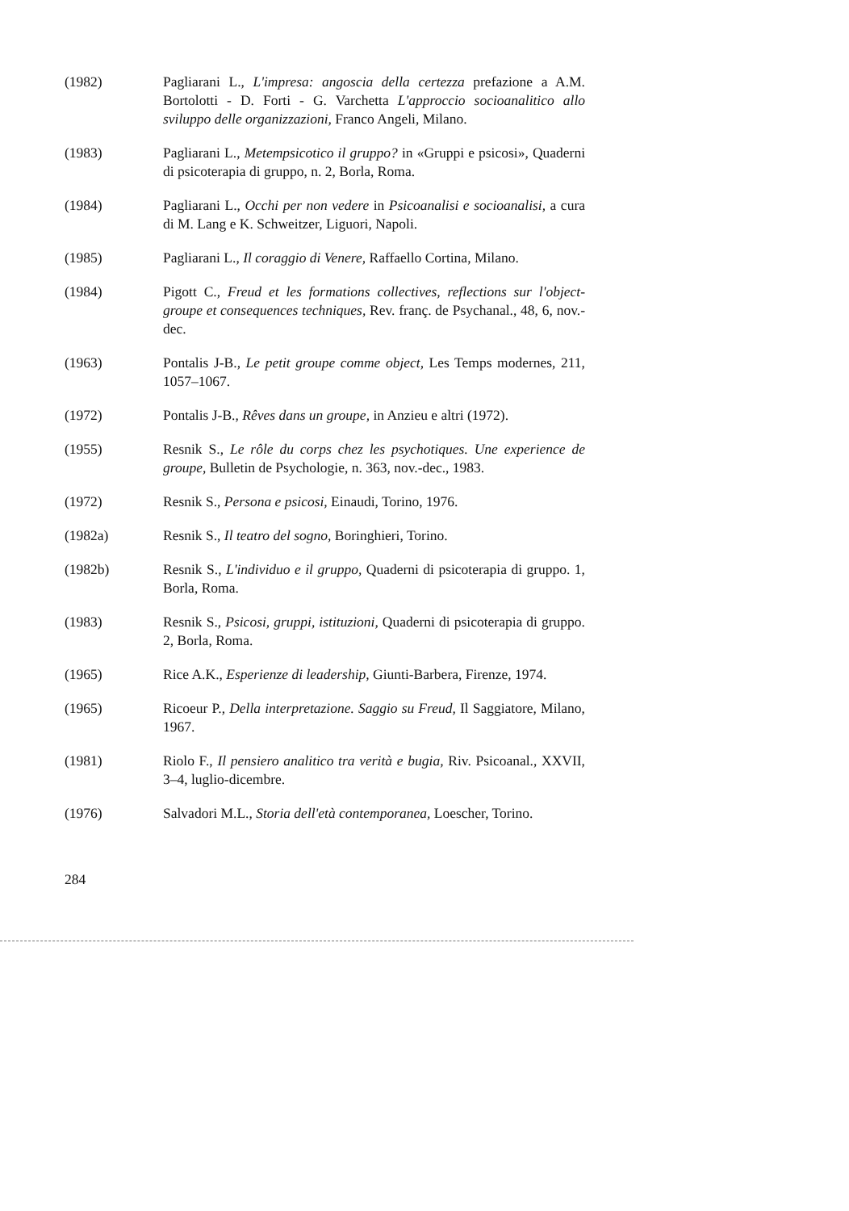(1982) Pagliarani L., L'impresa: angoscia della certezza prefazione a A.M. Bortolotti - D. Forti - G. Varchetta L'approccio socioanalitico allo sviluppo delle organizzazioni, Franco Angeli, Milano.
(1983) Pagliarani L., Metempsicotico il gruppo? in «Gruppi e psicosi», Quaderni di psicoterapia di gruppo, n. 2, Borla, Roma.
(1984) Pagliarani L., Occhi per non vedere in Psicoanalisi e socioanalisi, a cura di M. Lang e K. Schweitzer, Liguori, Napoli.
(1985) Pagliarani L., Il coraggio di Venere, Raffaello Cortina, Milano.
(1984) Pigott C., Freud et les formations collectives, reflections sur l'object-groupe et consequences techniques, Rev. franç. de Psychanal., 48, 6, nov.-dec.
(1963) Pontalis J-B., Le petit groupe comme object, Les Temps modernes, 211, 1057–1067.
(1972) Pontalis J-B., Rêves dans un groupe, in Anzieu e altri (1972).
(1955) Resnik S., Le rôle du corps chez les psychotiques. Une experience de groupe, Bulletin de Psychologie, n. 363, nov.-dec., 1983.
(1972) Resnik S., Persona e psicosi, Einaudi, Torino, 1976.
(1982a) Resnik S., Il teatro del sogno, Boringhieri, Torino.
(1982b) Resnik S., L'individuo e il gruppo, Quaderni di psicoterapia di gruppo. 1, Borla, Roma.
(1983) Resnik S., Psicosi, gruppi, istituzioni, Quaderni di psicoterapia di gruppo. 2, Borla, Roma.
(1965) Rice A.K., Esperienze di leadership, Giunti-Barbera, Firenze, 1974.
(1965) Ricoeur P., Della interpretazione. Saggio su Freud, Il Saggiatore, Milano, 1967.
(1981) Riolo F., Il pensiero analitico tra verità e bugia, Riv. Psicoanal., XXVII, 3–4, luglio-dicembre.
(1976) Salvadori M.L., Storia dell'età contemporanea, Loescher, Torino.
284